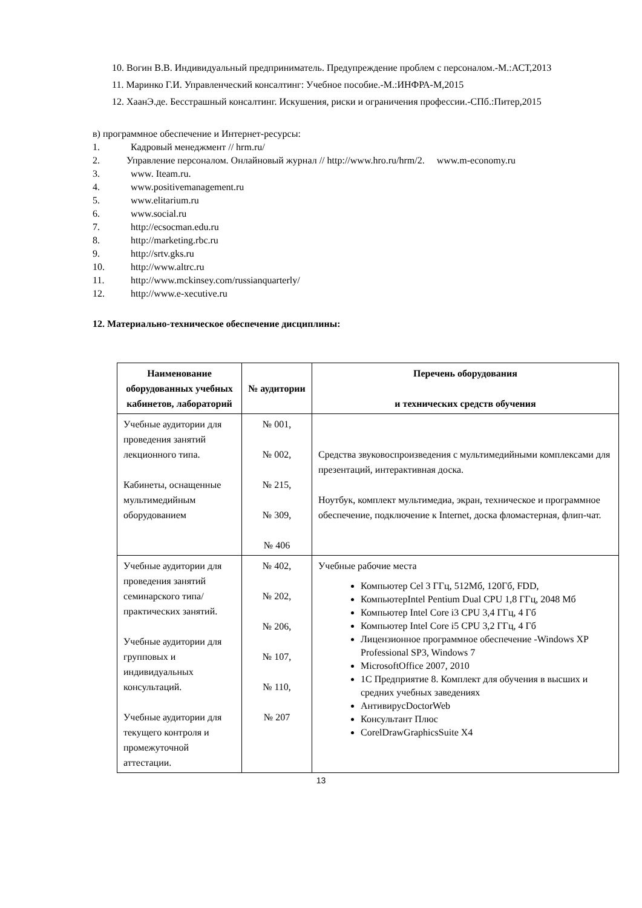10. Вогин В.В. Индивидуальный предприниматель. Предупреждение проблем с персоналом.-М.:АСТ,2013
11. Маринко Г.И. Управленческий консалтинг: Учебное пособие.-М.:ИНФРА-М,2015
12. ХаанЭ.де. Бесстрашный консалтинг. Искушения, риски и ограничения профессии.-СПб.:Питер,2015
в) программное обеспечение и Интернет-ресурсы:
1. Кадровый менеджмент // hrm.ru/
2. Управление персоналом. Онлайновый журнал // http://www.hro.ru/hrm/2. www.m-economy.ru
3. www. Iteam.ru.
4. www.positivemanagement.ru
5. www.elitarium.ru
6. www.social.ru
7. http://ecsocman.edu.ru
8. http://marketing.rbc.ru
9. http://srtv.gks.ru
10. http://www.altrc.ru
11. http://www.mckinsey.com/russianquarterly/
12. http://www.e-xecutive.ru
12. Материально-техническое обеспечение дисциплины:
| Наименование оборудованных учебных кабинетов, лабораторий | № аудитории | Перечень оборудования и технических средств обучения |
| --- | --- | --- |
| Учебные аудитории для проведения занятий лекционного типа. Кабинеты, оснащенные мультимедийным оборудованием | № 001, № 002, № 215, № 309, № 406 | Средства звуковоспроизведения с мультимедийными комплексами для презентаций, интерактивная доска. Ноутбук, комплект мультимедиа, экран, техническое и программное обеспечение, подключение к Internet, доска фломастерная, флип-чат. |
| Учебные аудитории для проведения занятий семинарского типа/практических занятий. Учебные аудитории для групповых и индивидуальных консультаций. Учебные аудитории для текущего контроля и промежуточной аттестации. | № 402, № 202, № 206, № 107, № 110, № 207 | Учебные рабочие места Компьютер Cel 3 ГГц, 512Мб, 120Гб, FDD, КомпьютерIntel Pentium Dual CPU 1,8 ГГц, 2048 Мб Компьютер Intel Core i3 CPU 3,4 ГГц, 4 Гб Компьютер Intel Core i5 CPU 3,2 ГГц, 4 Гб Лицензионное программное обеспечение -Windows XP Professional SP3, Windows 7 MicrosoftOffice 2007, 2010 1С Предприятие 8. Комплект для обучения в высших и средних учебных заведениях АнтивирусDoctorWeb Консультант Плюс CorelDrawGraphicsSuite X4 |
13